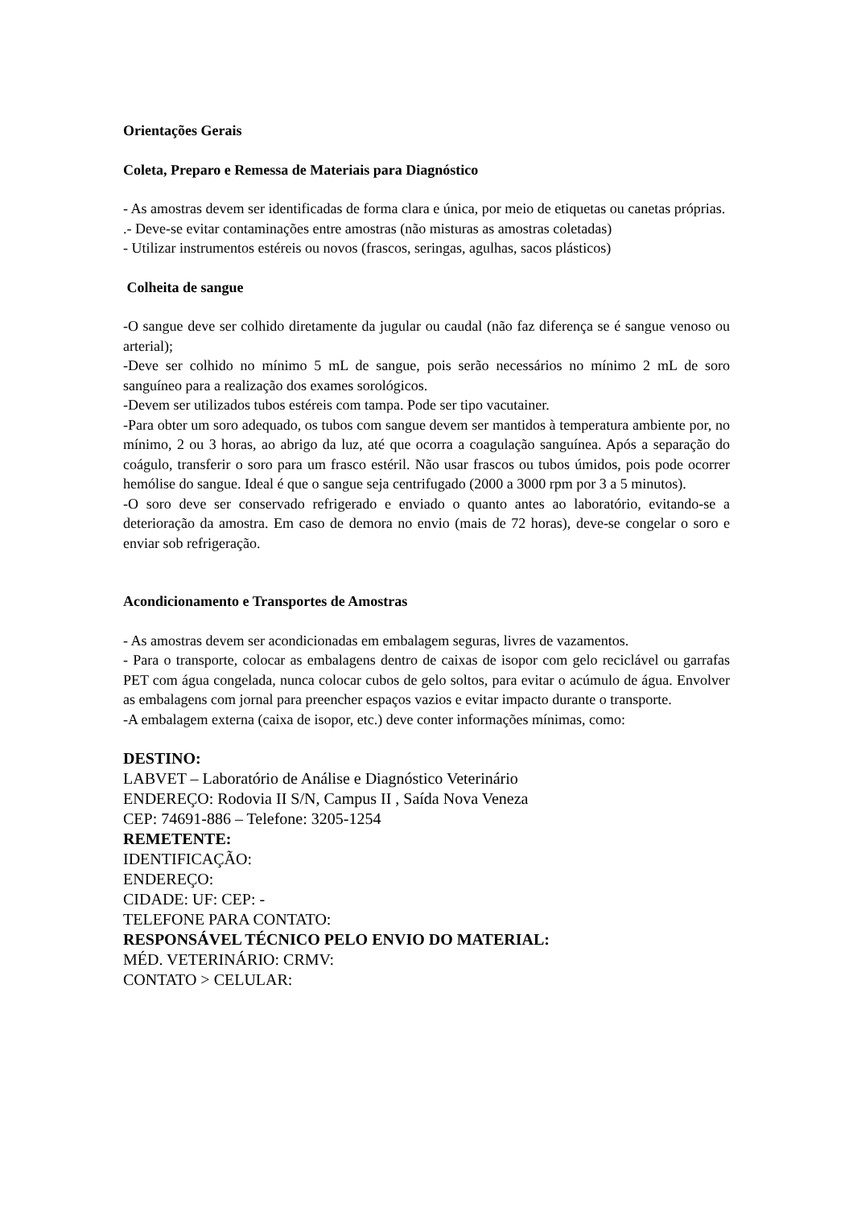Orientações Gerais
Coleta, Preparo e Remessa de Materiais para Diagnóstico
- As amostras devem ser identificadas de forma clara e única, por meio de etiquetas ou canetas próprias.
.- Deve-se evitar contaminações entre amostras (não misturas as amostras coletadas)
- Utilizar instrumentos estéreis ou novos (frascos, seringas, agulhas, sacos plásticos)
Colheita de sangue
-O sangue deve ser colhido diretamente da jugular ou caudal (não faz diferença se é sangue venoso ou arterial);
-Deve ser colhido no mínimo 5 mL de sangue, pois serão necessários no mínimo 2 mL de soro sanguíneo para a realização dos exames sorológicos.
-Devem ser utilizados tubos estéreis com tampa. Pode ser tipo vacutainer.
-Para obter um soro adequado, os tubos com sangue devem ser mantidos à temperatura ambiente por, no mínimo, 2 ou 3 horas, ao abrigo da luz, até que ocorra a coagulação sanguínea. Após a separação do coágulo, transferir o soro para um frasco estéril. Não usar frascos ou tubos úmidos, pois pode ocorrer hemólise do sangue. Ideal é que o sangue seja centrifugado (2000 a 3000 rpm por 3 a 5 minutos).
-O soro deve ser conservado refrigerado e enviado o quanto antes ao laboratório, evitando-se a deterioração da amostra. Em caso de demora no envio (mais de 72 horas), deve-se congelar o soro e enviar sob refrigeração.
Acondicionamento e Transportes de Amostras
- As amostras devem ser acondicionadas em embalagem seguras, livres de vazamentos.
- Para o transporte, colocar as embalagens dentro de caixas de isopor com gelo reciclável ou garrafas PET com água congelada, nunca colocar cubos de gelo soltos, para evitar o acúmulo de água. Envolver as embalagens com jornal para preencher espaços vazios e evitar impacto durante o transporte.
-A embalagem externa (caixa de isopor, etc.) deve conter informações mínimas, como:
DESTINO:
LABVET – Laboratório de Análise e Diagnóstico Veterinário
ENDEREÇO: Rodovia II S/N, Campus II , Saída Nova Veneza
CEP: 74691-886 – Telefone: 3205-1254
REMETENTE:
IDENTIFICAÇÃO:
ENDEREÇO:
CIDADE: UF: CEP: -
TELEFONE PARA CONTATO:
RESPONSÁVEL TÉCNICO PELO ENVIO DO MATERIAL:
MÉD. VETERINÁRIO: CRMV:
CONTATO > CELULAR: